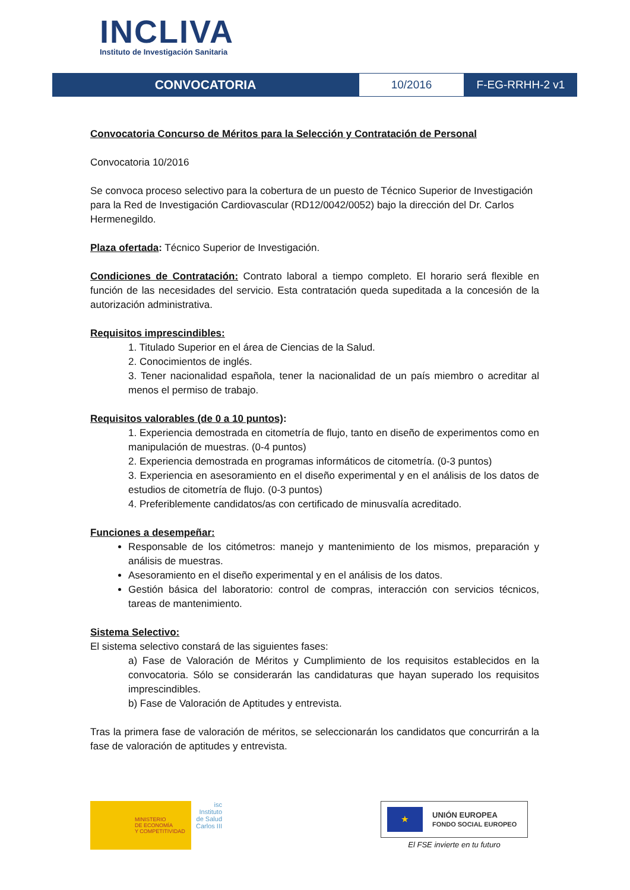INCLIVA
Instituto de Investigación Sanitaria
CONVOCATORIA 10/2016 F-EG-RRHH-2 v1
Convocatoria Concurso de Méritos para la Selección y Contratación de Personal
Convocatoria 10/2016
Se convoca proceso selectivo para la cobertura de un puesto de Técnico Superior de Investigación para la Red de Investigación Cardiovascular (RD12/0042/0052) bajo la dirección del Dr. Carlos Hermenegildo.
Plaza ofertada: Técnico Superior de Investigación.
Condiciones de Contratación: Contrato laboral a tiempo completo. El horario será flexible en función de las necesidades del servicio. Esta contratación queda supeditada a la concesión de la autorización administrativa.
Requisitos imprescindibles:
1. Titulado Superior en el área de Ciencias de la Salud.
2. Conocimientos de inglés.
3. Tener nacionalidad española, tener la nacionalidad de un país miembro o acreditar al menos el permiso de trabajo.
Requisitos valorables (de 0 a 10 puntos):
1. Experiencia demostrada en citometría de flujo, tanto en diseño de experimentos como en manipulación de muestras. (0-4 puntos)
2. Experiencia demostrada en programas informáticos de citometría. (0-3 puntos)
3. Experiencia en asesoramiento en el diseño experimental y en el análisis de los datos de estudios de citometría de flujo. (0-3 puntos)
4. Preferiblemente candidatos/as con certificado de minusvalía acreditado.
Funciones a desempeñar:
Responsable de los citómetros: manejo y mantenimiento de los mismos, preparación y análisis de muestras.
Asesoramiento en el diseño experimental y en el análisis de los datos.
Gestión básica del laboratorio: control de compras, interacción con servicios técnicos, tareas de mantenimiento.
Sistema Selectivo:
El sistema selectivo constará de las siguientes fases:
a) Fase de Valoración de Méritos y Cumplimiento de los requisitos establecidos en la convocatoria. Sólo se considerarán las candidaturas que hayan superado los requisitos imprescindibles.
b) Fase de Valoración de Aptitudes y entrevista.
Tras la primera fase de valoración de méritos, se seleccionarán los candidatos que concurrirán a la fase de valoración de aptitudes y entrevista.
MINISTERIO
DE ECONOMÍA
Y COMPETITIVIDAD
isc
Instituto
de Salud
Carlos III
★
UNIÓN EUROPEA
FONDO SOCIAL EUROPEO
El FSE invierte en tu futuro